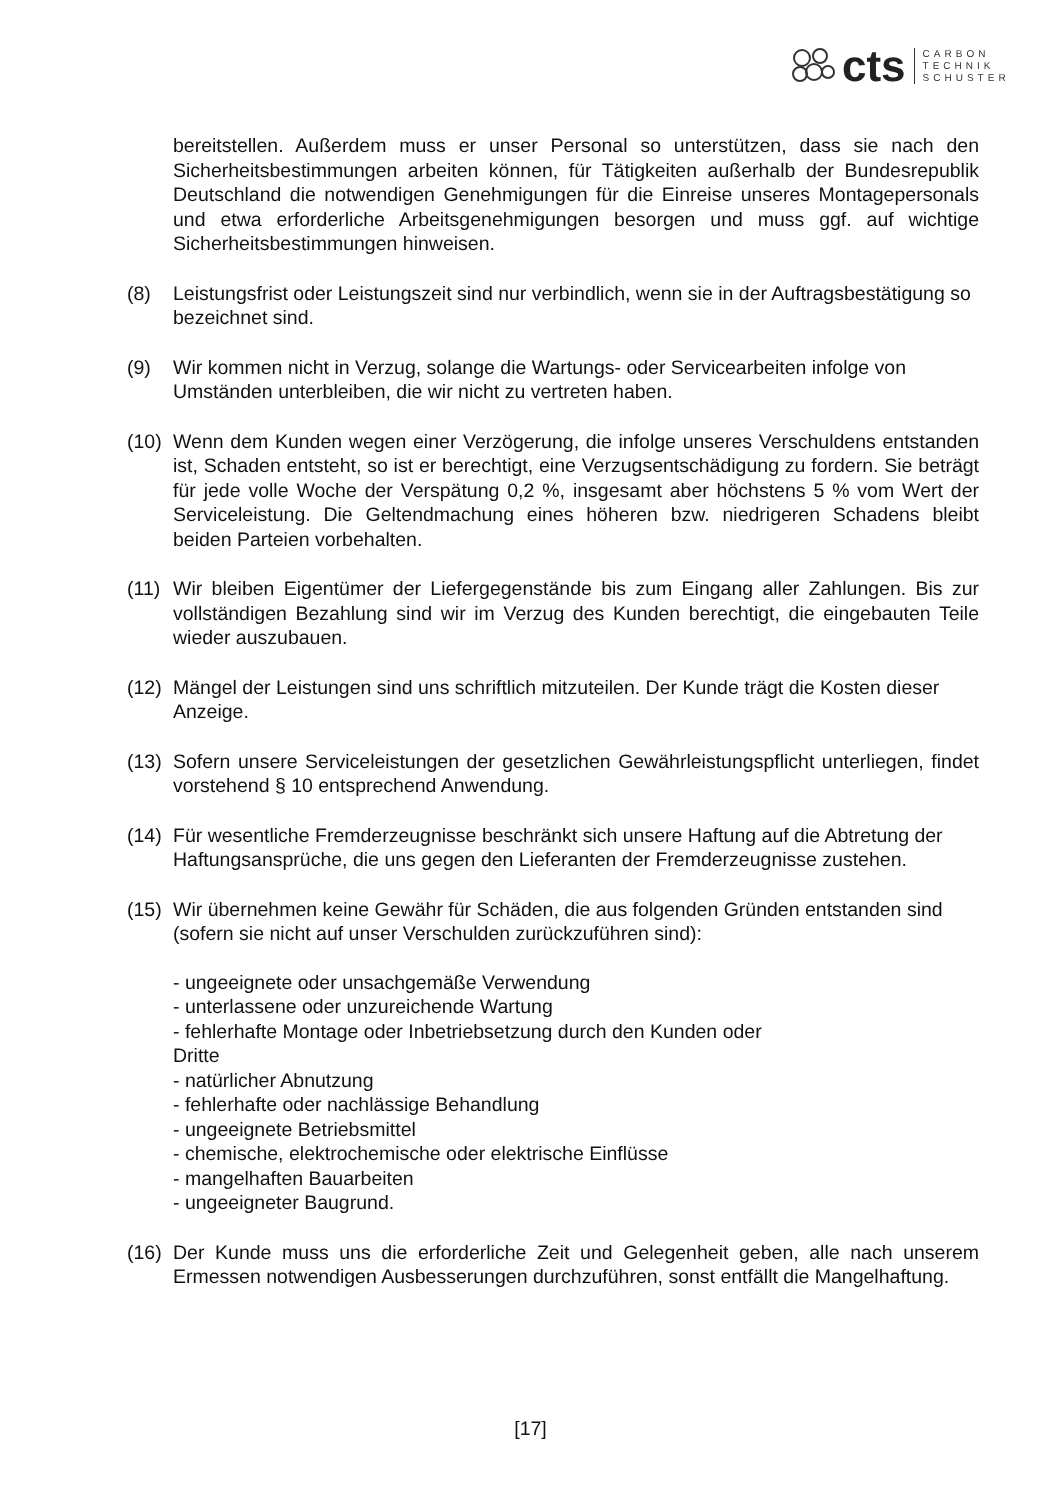cts
CARBON
TECHNIK
SCHUSTER
bereitstellen. Außerdem muss er unser Personal so unterstützen, dass sie nach den Sicherheitsbestimmungen arbeiten können, für Tätigkeiten außerhalb der Bundesrepublik Deutschland die notwendigen Genehmigungen für die Einreise unseres Montagepersonals und etwa erforderliche Arbeitsgenehmigungen besorgen und muss ggf. auf wichtige Sicherheitsbestimmungen hinweisen.
(8) Leistungsfrist oder Leistungszeit sind nur verbindlich, wenn sie in der Auftragsbestätigung so bezeichnet sind.
(9) Wir kommen nicht in Verzug, solange die Wartungs- oder Servicearbeiten infolge von Umständen unterbleiben, die wir nicht zu vertreten haben.
(10)
Wenn dem Kunden wegen einer Verzögerung, die infolge unseres Verschuldens entstanden ist, Schaden entsteht, so ist er berechtigt, eine Verzugsentschädigung zu fordern. Sie beträgt für jede volle Woche der Verspätung 0,2 %, insgesamt aber höchstens 5 % vom Wert der Serviceleistung. Die Geltendmachung eines höheren bzw. niedrigeren Schadens bleibt beiden Parteien vorbehalten.
(11)
Wir bleiben Eigentümer der Liefergegenstände bis zum Eingang aller Zahlungen. Bis zur vollständigen Bezahlung sind wir im Verzug des Kunden berechtigt, die eingebauten Teile wieder auszubauen.
(12)
Mängel der Leistungen sind uns schriftlich mitzuteilen. Der Kunde trägt die Kosten dieser Anzeige.
(13)
Sofern unsere Serviceleistungen der gesetzlichen Gewährleistungspflicht unterliegen, findet vorstehend § 10 entsprechend Anwendung.
(14)
Für wesentliche Fremderzeugnisse beschränkt sich unsere Haftung auf die Abtretung der Haftungsansprüche, die uns gegen den Lieferanten der Fremderzeugnisse zustehen.
(15)
Wir übernehmen keine Gewähr für Schäden, die aus folgenden Gründen entstanden sind (sofern sie nicht auf unser Verschulden zurückzuführen sind):
- ungeeignete oder unsachgemäße Verwendung
- unterlassene oder unzureichende Wartung
- fehlerhafte Montage oder Inbetriebsetzung durch den Kunden oder
Dritte
- natürlicher Abnutzung
- fehlerhafte oder nachlässige Behandlung
- ungeeignete Betriebsmittel
- chemische, elektrochemische oder elektrische Einflüsse
- mangelhaften Bauarbeiten
- ungeeigneter Baugrund.
(16)
Der Kunde muss uns die erforderliche Zeit und Gelegenheit geben, alle nach unserem Ermessen notwendigen Ausbesserungen durchzuführen, sonst entfällt die Mangelhaftung.
[17]